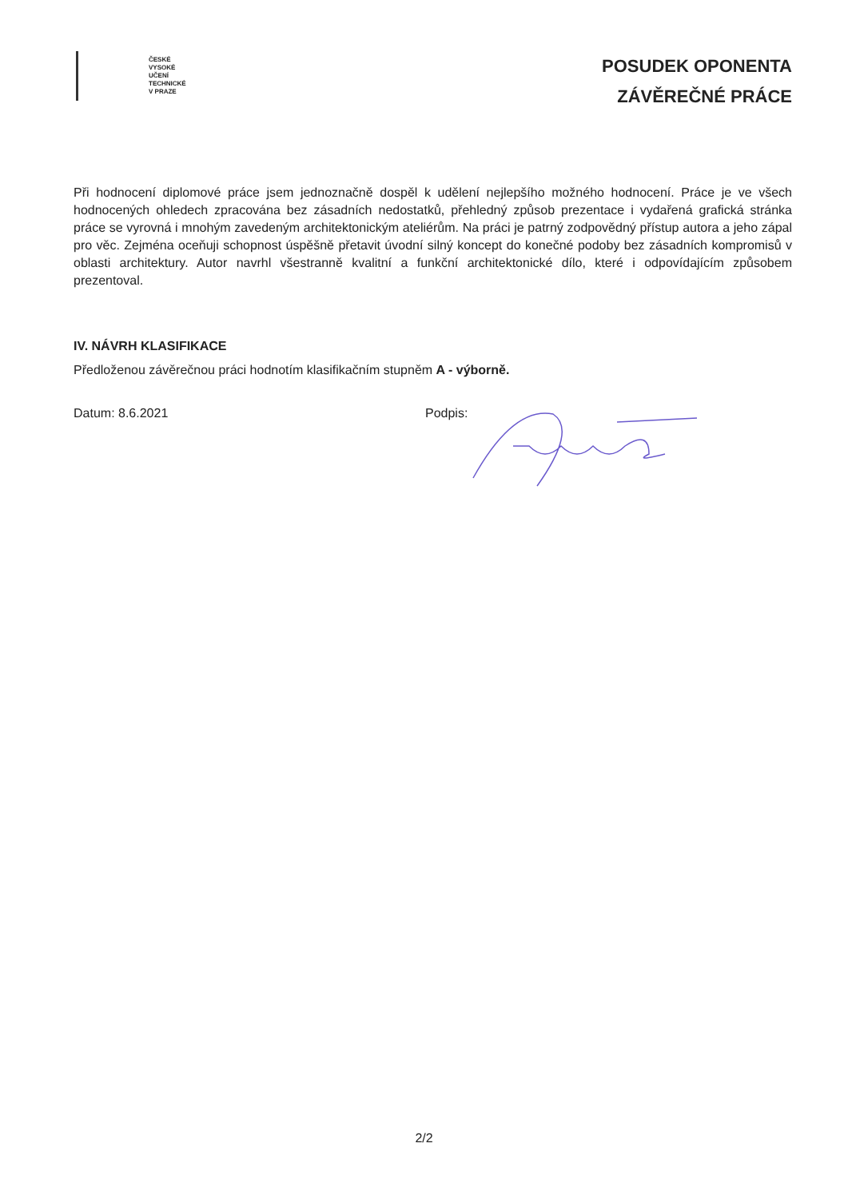ČESKÉ
VYSOKÉ
UČENÍ
TECHNICKÉ
V PRAZE
POSUDEK OPONENTA
ZÁVĚREČNÉ PRÁCE
Při hodnocení diplomové práce jsem jednoznačně dospěl k udělení nejlepšího možného hodnocení. Práce je ve všech hodnocených ohledech zpracována bez zásadních nedostatků, přehledný způsob prezentace i vydařená grafická stránka práce se vyrovná i mnohým zavedeným architektonickým ateliérům. Na práci je patrný zodpovědný přístup autora a jeho zápal pro věc. Zejména oceňuji schopnost úspěšně přetavit úvodní silný koncept do konečné podoby bez zásadních kompromisů v oblasti architektury. Autor navrhl všestranně kvalitní a funkční architektonické dílo, které i odpovídajícím způsobem prezentoval.
IV. NÁVRH KLASIFIKACE
Předloženou závěrečnou práci hodnotím klasifikačním stupněm A - výborně.
Datum: 8.6.2021 Podpis:
2/2